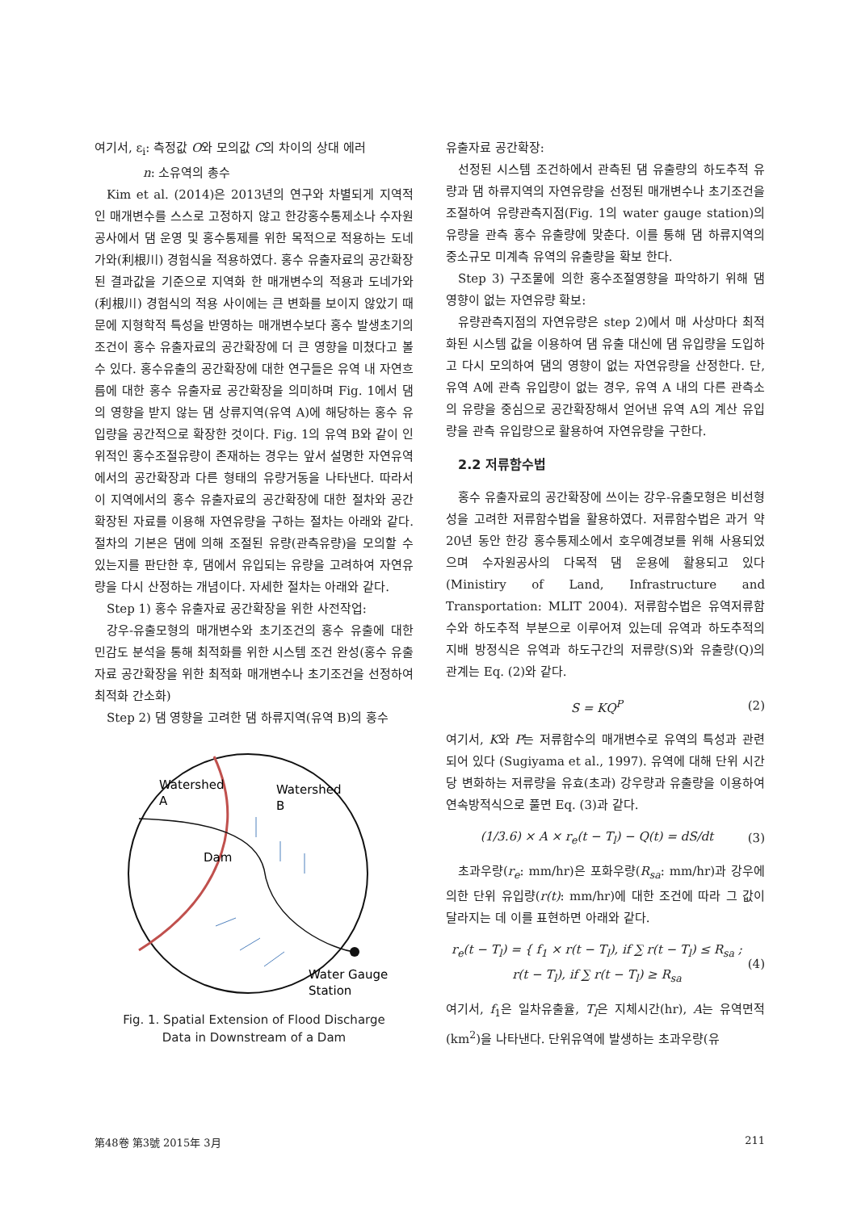여기서, ε<sub>i</sub>: 측정값 O와 모의값 C의 차이의 상대 에러
n: 소유역의 총수
Kim et al. (2014)은 2013년의 연구와 차별되게 지역적인 매개변수를 스스로 고정하지 않고 한강홍수통제소나 수자원공사에서 댐 운영 및 홍수통제를 위한 목적으로 적용하는 도네가와(利根川) 경험식을 적용하였다. 홍수 유출자료의 공간확장된 결과값을 기준으로 지역화 한 매개변수의 적용과 도네가와(利根川) 경험식의 적용 사이에는 큰 변화를 보이지 않았기 때문에 지형학적 특성을 반영하는 매개변수보다 홍수 발생초기의 조건이 홍수 유출자료의 공간확장에 더 큰 영향을 미쳤다고 볼 수 있다. 홍수유출의 공간확장에 대한 연구들은 유역 내 자연흐름에 대한 홍수 유출자료 공간확장을 의미하며 Fig. 1에서 댐의 영향을 받지 않는 댐 상류지역(유역 A)에 해당하는 홍수 유입량을 공간적으로 확장한 것이다. Fig. 1의 유역 B와 같이 인위적인 홍수조절유량이 존재하는 경우는 앞서 설명한 자연유역에서의 공간확장과 다른 형태의 유량거동을 나타낸다. 따라서 이 지역에서의 홍수 유출자료의 공간확장에 대한 절차와 공간확장된 자료를 이용해 자연유량을 구하는 절차는 아래와 같다. 절차의 기본은 댐에 의해 조절된 유량(관측유량)을 모의할 수 있는지를 판단한 후, 댐에서 유입되는 유량을 고려하여 자연유량을 다시 산정하는 개념이다. 자세한 절차는 아래와 같다.
Step 1) 홍수 유출자료 공간확장을 위한 사전작업:
강우-유출모형의 매개변수와 초기조건의 홍수 유출에 대한 민감도 분석을 통해 최적화를 위한 시스템 조건 완성(홍수 유출자료 공간확장을 위한 최적화 매개변수나 초기조건을 선정하여 최적화 간소화)
Step 2) 댐 영향을 고려한 댐 하류지역(유역 B)의 홍수
Watershed
A
Watershed
B
Dam
Water Gauge
Station
Fig. 1. Spatial Extension of Flood Discharge
Data in Downstream of a Dam
유출자료 공간확장:
선정된 시스템 조건하에서 관측된 댐 유출량의 하도추적 유량과 댐 하류지역의 자연유량을 선정된 매개변수나 초기조건을 조절하여 유량관측지점(Fig. 1의 water gauge station)의 유량을 관측 홍수 유출량에 맞춘다. 이를 통해 댐 하류지역의 중소규모 미계측 유역의 유출량을 확보 한다.
Step 3) 구조물에 의한 홍수조절영향을 파악하기 위해 댐 영향이 없는 자연유량 확보:
유량관측지점의 자연유량은 step 2)에서 매 사상마다 최적화된 시스템 값을 이용하여 댐 유출 대신에 댐 유입량을 도입하고 다시 모의하여 댐의 영향이 없는 자연유량을 산정한다. 단, 유역 A에 관측 유입량이 없는 경우, 유역 A 내의 다른 관측소의 유량을 중심으로 공간확장해서 얻어낸 유역 A의 계산 유입량을 관측 유입량으로 활용하여 자연유량을 구한다.
2.2 저류함수법
홍수 유출자료의 공간확장에 쓰이는 강우-유출모형은 비선형성을 고려한 저류함수법을 활용하였다. 저류함수법은 과거 약 20년 동안 한강 홍수통제소에서 호우예경보를 위해 사용되었으며 수자원공사의 다목적 댐 운용에 활용되고 있다(Ministiry of Land, Infrastructure and Transportation: MLIT 2004). 저류함수법은 유역저류함수와 하도추적 부분으로 이루어져 있는데 유역과 하도추적의 지배 방정식은 유역과 하도구간의 저류량(S)와 유출량(Q)의 관계는 Eq. (2)와 같다.
S = KQ<sup>P</sup> (2)
여기서, K와 P는 저류함수의 매개변수로 유역의 특성과 관련되어 있다 (Sugiyama et al., 1997). 유역에 대해 단위 시간당 변화하는 저류량을 유효(초과) 강우량과 유출량을 이용하여 연속방적식으로 풀면 Eq. (3)과 같다.
(1/3.6) × A × r<sub>e</sub>(t − T<sub>l</sub>) − Q(t) = dS/dt (3)
초과우량(r<sub>e</sub>: mm/hr)은 포화우량(R<sub>sa</sub>: mm/hr)과 강우에 의한 단위 유입량(r(t): mm/hr)에 대한 조건에 따라 그 값이 달라지는 데 이를 표현하면 아래와 같다.
r<sub>e</sub>(t − T<sub>l</sub>) = { f<sub>1</sub> × r(t − T<sub>l</sub>), if ∑ r(t − T<sub>l</sub>) ≤ R<sub>sa</sub> ; r(t − T<sub>l</sub>), if ∑ r(t − T<sub>l</sub>) ≥ R<sub>sa</sub> (4)
여기서, f<sub>1</sub>은 일차유출율, T<sub>l</sub>은 지체시간(hr), A는 유역면적(km<sup>2</sup>)을 나타낸다. 단위유역에 발생하는 초과우량(유
第48卷 第3號 2015年 3月 211